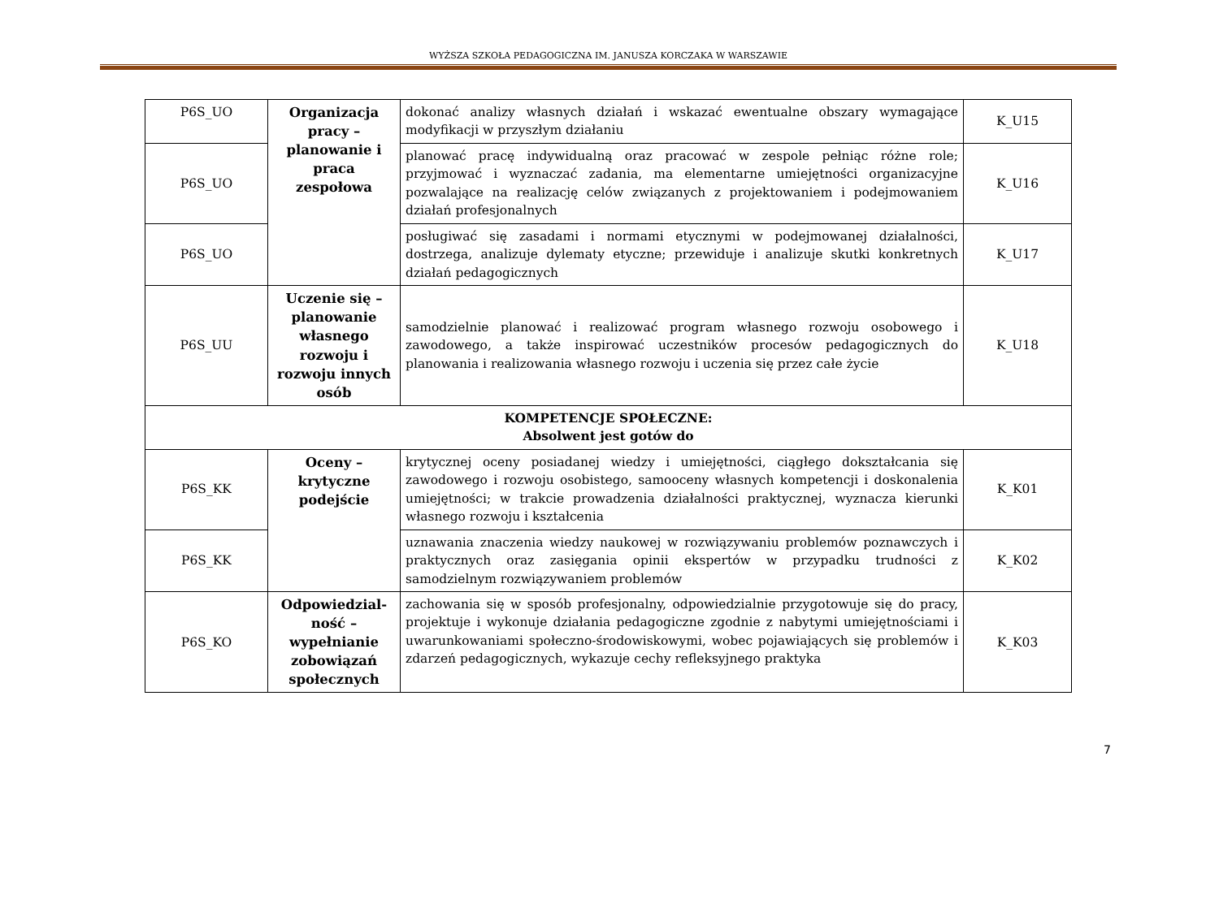WYŻSZA SZKOŁA PEDAGOGICZNA IM. JANUSZA KORCZAKA W WARSZAWIE
| P6S_UO | Organizacja pracy – planowanie i praca zespołowa | dokonać analizy własnych działań i wskazać ewentualne obszary wymagające modyfikacji w przyszłym działaniu | K_U15 |
| P6S_UO | | planować pracę indywidualną oraz pracować w zespole pełniąc różne role; przyjmować i wyznaczać zadania, ma elementarne umiejętności organizacyjne pozwalające na realizację celów związanych z projektowaniem i podejmowaniem działań profesjonalnych | K_U16 |
| P6S_UO | | posługiwać się zasadami i normami etycznymi w podejmowanej działalności, dostrzega, analizuje dylematy etyczne; przewiduje i analizuje skutki konkretnych działań pedagogicznych | K_U17 |
| P6S_UU | Uczenie się – planowanie własnego rozwoju i rozwoju innych osób | samodzielnie planować i realizować program własnego rozwoju osobowego i zawodowego, a także inspirować uczestników procesów pedagogicznych do planowania i realizowania własnego rozwoju i uczenia się przez całe życie | K_U18 |
| KOMPETENCJE SPOŁECZNE: Absolwent jest gotów do | | | |
| P6S_KK | Oceny – krytyczne podejście | krytycznej oceny posiadanej wiedzy i umiejętności, ciągłego dokształcania się zawodowego i rozwoju osobistego, samooceny własnych kompetencji i doskonalenia umiejętności; w trakcie prowadzenia działalności praktycznej, wyznacza kierunki własnego rozwoju i kształcenia | K_K01 |
| P6S_KK | | uznawania znaczenia wiedzy naukowej w rozwiązywaniu problemów poznawczych i praktycznych oraz zasięgania opinii ekspertów w przypadku trudności z samodzielnym rozwiązywaniem problemów | K_K02 |
| P6S_KO | Odpowiedzial-ność – wypełnianie zobowiązań społecznych | zachowania się w sposób profesjonalny, odpowiedzialnie przygotowuje się do pracy, projektuje i wykonuje działania pedagogiczne zgodnie z nabytymi umiejętnościami i uwarunkowaniami społeczno-środowiskowymi, wobec pojawiających się problemów i zdarzeń pedagogicznych, wykazuje cechy refleksyjnego praktyka | K_K03 |
7